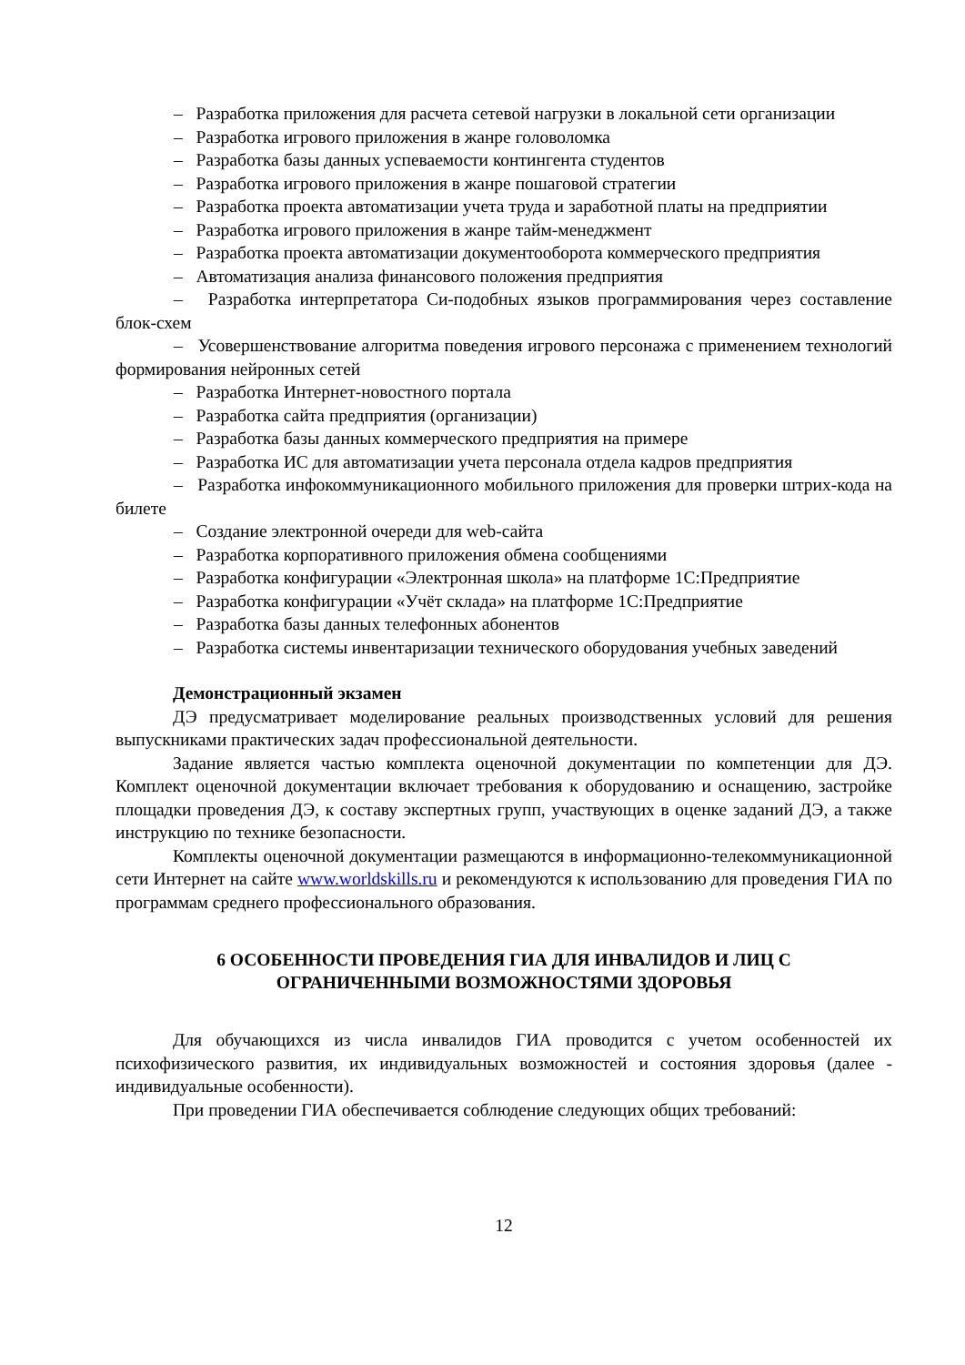– Разработка приложения для расчета сетевой нагрузки в локальной сети организации
– Разработка игрового приложения в жанре головоломка
– Разработка базы данных успеваемости контингента студентов
– Разработка игрового приложения в жанре пошаговой стратегии
– Разработка проекта автоматизации учета труда и заработной платы на предприятии
– Разработка игрового приложения в жанре тайм-менеджмент
– Разработка проекта автоматизации документооборота коммерческого предприятия
– Автоматизация анализа финансового положения предприятия
– Разработка интерпретатора Си-подобных языков программирования через составление блок-схем
– Усовершенствование алгоритма поведения игрового персонажа с применением технологий формирования нейронных сетей
– Разработка Интернет-новостного портала
– Разработка сайта предприятия (организации)
– Разработка базы данных коммерческого предприятия на примере
– Разработка ИС для автоматизации учета персонала отдела кадров предприятия
– Разработка инфокоммуникационного мобильного приложения для проверки штрих-кода на билете
– Создание электронной очереди для web-сайта
– Разработка корпоративного приложения обмена сообщениями
– Разработка конфигурации «Электронная школа» на платформе 1С:Предприятие
– Разработка конфигурации «Учёт склада» на платформе 1С:Предприятие
– Разработка базы данных телефонных абонентов
– Разработка системы инвентаризации технического оборудования учебных заведений
Демонстрационный экзамен
ДЭ предусматривает моделирование реальных производственных условий для решения выпускниками практических задач профессиональной деятельности.
Задание является частью комплекта оценочной документации по компетенции для ДЭ. Комплект оценочной документации включает требования к оборудованию и оснащению, застройке площадки проведения ДЭ, к составу экспертных групп, участвующих в оценке заданий ДЭ, а также инструкцию по технике безопасности.
Комплекты оценочной документации размещаются в информационно-телекоммуникационной сети Интернет на сайте www.worldskills.ru и рекомендуются к использованию для проведения ГИА по программам среднего профессионального образования.
6 ОСОБЕННОСТИ ПРОВЕДЕНИЯ ГИА ДЛЯ ИНВАЛИДОВ И ЛИЦ С
ОГРАНИЧЕННЫМИ ВОЗМОЖНОСТЯМИ ЗДОРОВЬЯ
Для обучающихся из числа инвалидов ГИА проводится с учетом особенностей их психофизического развития, их индивидуальных возможностей и состояния здоровья (далее - индивидуальные особенности).
При проведении ГИА обеспечивается соблюдение следующих общих требований:
12